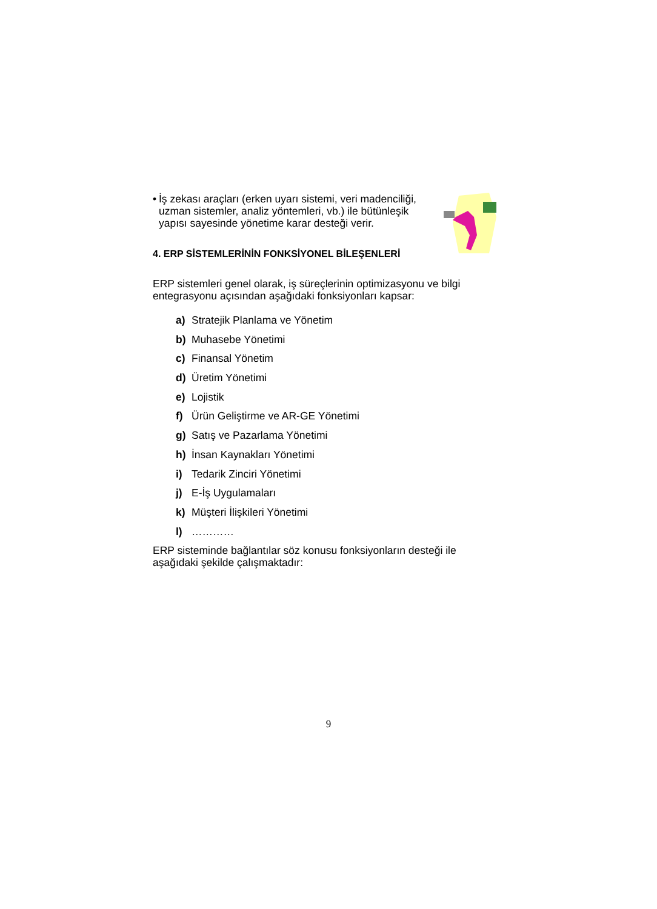• İş zekası araçları (erken uyarı sistemi, veri madenciliği, uzman sistemler, analiz yöntemleri, vb.) ile bütünleşik yapısı sayesinde yönetime karar desteği verir.
4. ERP SİSTEMLERİNİN FONKSİYONEL BİLEŞENLERİ
ERP sistemleri genel olarak, iş süreçlerinin optimizasyonu ve bilgi entegrasyonu açısından aşağıdaki fonksiyonları kapsar:
a) Stratejik Planlama ve Yönetim
b) Muhasebe Yönetimi
c) Finansal Yönetim
d) Üretim Yönetimi
e) Lojistik
f) Ürün Geliştirme ve AR-GE Yönetimi
g) Satış ve Pazarlama Yönetimi
h) İnsan Kaynakları Yönetimi
i) Tedarik Zinciri Yönetimi
j) E-İş Uygulamaları
k) Müşteri İlişkileri Yönetimi
l) …………
ERP sisteminde bağlantılar söz konusu fonksiyonların desteği ile aşağıdaki şekilde çalışmaktadır:
9